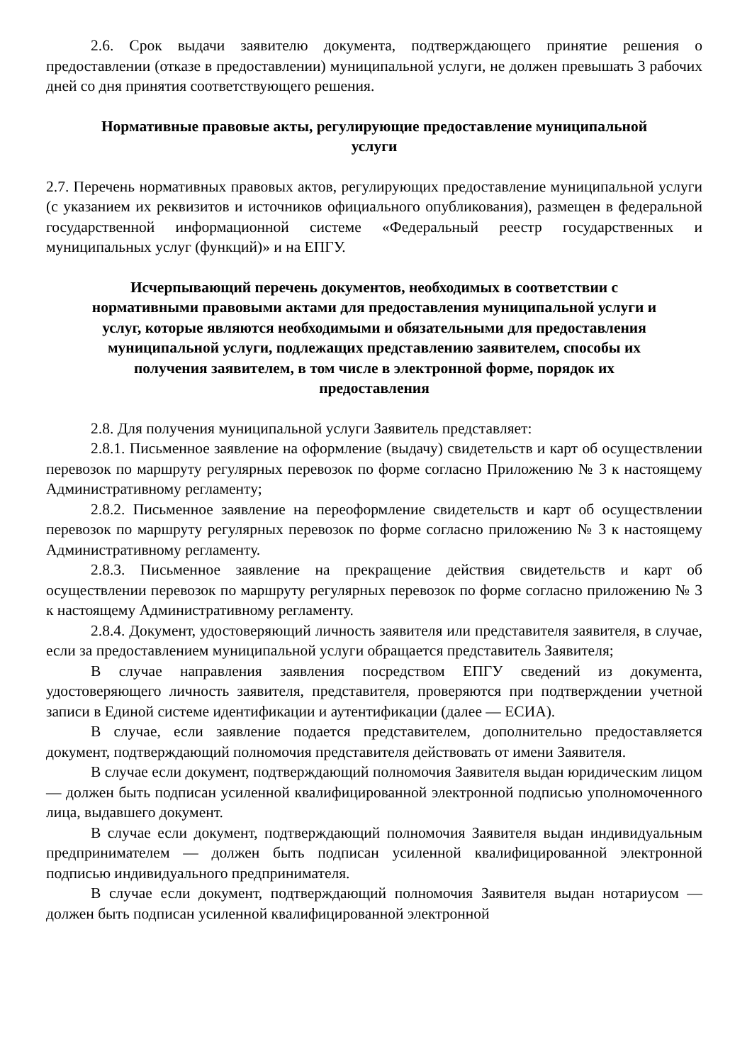2.6. Срок выдачи заявителю документа, подтверждающего принятие решения о предоставлении (отказе в предоставлении) муниципальной услуги, не должен превышать 3 рабочих дней со дня принятия соответствующего решения.
Нормативные правовые акты, регулирующие предоставление муниципальной услуги
2.7. Перечень нормативных правовых актов, регулирующих предоставление муниципальной услуги (с указанием их реквизитов и источников официального опубликования), размещен в федеральной государственной информационной системе «Федеральный реестр государственных и муниципальных услуг (функций)» и на ЕПГУ.
Исчерпывающий перечень документов, необходимых в соответствии с нормативными правовыми актами для предоставления муниципальной услуги и услуг, которые являются необходимыми и обязательными для предоставления муниципальной услуги, подлежащих представлению заявителем, способы их получения заявителем, в том числе в электронной форме, порядок их предоставления
2.8. Для получения муниципальной услуги Заявитель представляет:
2.8.1. Письменное заявление на оформление (выдачу) свидетельств и карт об осуществлении перевозок по маршруту регулярных перевозок по форме согласно Приложению № 3 к настоящему Административному регламенту;
2.8.2. Письменное заявление на переоформление свидетельств и карт об осуществлении перевозок по маршруту регулярных перевозок по форме согласно приложению № 3 к настоящему Административному регламенту.
2.8.3. Письменное заявление на прекращение действия свидетельств и карт об осуществлении перевозок по маршруту регулярных перевозок по форме согласно приложению № 3 к настоящему Административному регламенту.
2.8.4. Документ, удостоверяющий личность заявителя или представителя заявителя, в случае, если за предоставлением муниципальной услуги обращается представитель Заявителя;
В случае направления заявления посредством ЕПГУ сведений из документа, удостоверяющего личность заявителя, представителя, проверяются при подтверждении учетной записи в Единой системе идентификации и аутентификации (далее — ЕСИА).
В случае, если заявление подается представителем, дополнительно предоставляется документ, подтверждающий полномочия представителя действовать от имени Заявителя.
В случае если документ, подтверждающий полномочия Заявителя выдан юридическим лицом — должен быть подписан усиленной квалифицированной электронной подписью уполномоченного лица, выдавшего документ.
В случае если документ, подтверждающий полномочия Заявителя выдан индивидуальным предпринимателем — должен быть подписан усиленной квалифицированной электронной подписью индивидуального предпринимателя.
В случае если документ, подтверждающий полномочия Заявителя выдан нотариусом — должен быть подписан усиленной квалифицированной электронной